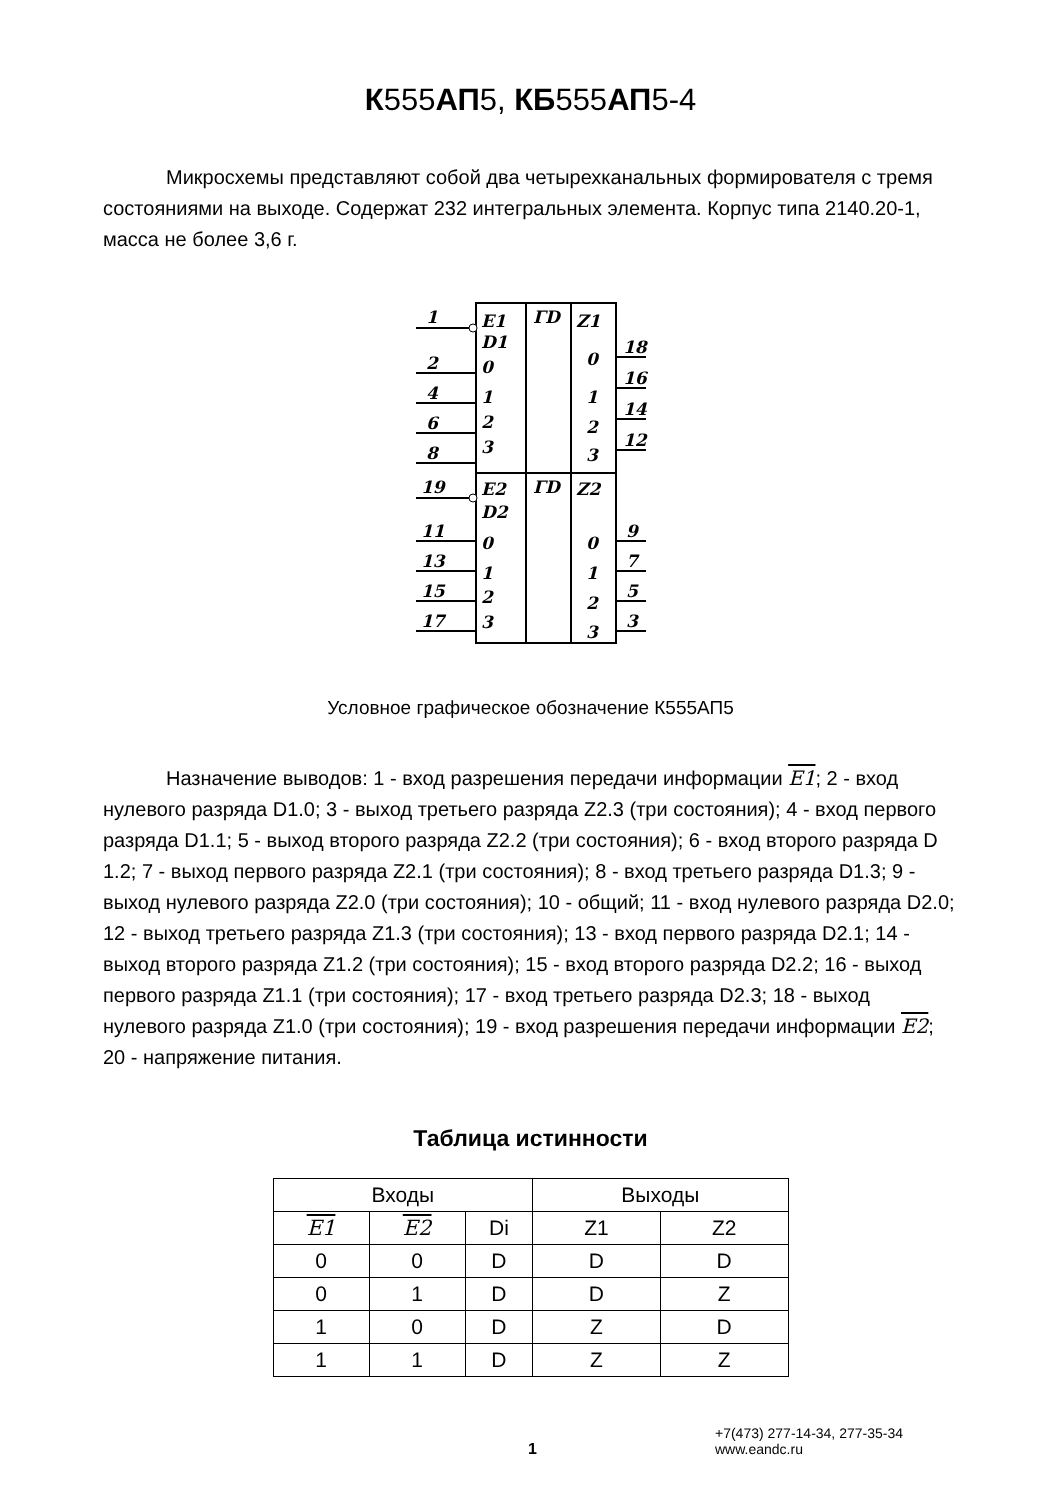К555АП5, КБ555АП5-4
Микросхемы представляют собой два четырехканальных формирователя с тремя состояниями на выходе. Содержат 232 интегральных элемента. Корпус типа 2140.20-1, масса не более 3,6 г.
1
2
4
6
8
19
11
13
15
17
E1
D1
0
1
2
3
E2
D2
0
1
2
3
ΓD
ΓD
Z1
0
1
2
3
Z2
0
1
2
3
18
16
14
12
9
7
5
3
Условное графическое обозначение К555АП5
Назначение выводов: 1 - вход разрешения передачи информации E1; 2 - вход нулевого разряда D1.0; 3 - выход третьего разряда Z2.3 (три состояния); 4 - вход первого разряда D1.1; 5 - выход второго разряда Z2.2 (три состояния); 6 - вход второго разряда D 1.2; 7 - выход первого разряда Z2.1 (три состояния); 8 - вход третьего разряда D1.3; 9 - выход нулевого разряда Z2.0 (три состояния); 10 - общий; 11 - вход нулевого разряда D2.0; 12 - выход третьего разряда Z1.3 (три состояния); 13 - вход первого разряда D2.1; 14 - выход второго разряда Z1.2 (три состояния); 15 - вход второго разряда D2.2; 16 - выход первого разряда Z1.1 (три состояния); 17 - вход третьего разряда D2.3; 18 - выход нулевого разряда Z1.0 (три состояния); 19 - вход разрешения передачи информации E2; 20 - напряжение питания.
Таблица истинности
| Входы | | | Выходы | |
| --- | --- | --- | --- | --- |
| E1 | E2 | Di | Z1 | Z2 |
| 0 | 0 | D | D | D |
| 0 | 1 | D | D | Z |
| 1 | 0 | D | Z | D |
| 1 | 1 | D | Z | Z |
1
+7(473) 277-14-34, 277-35-34
www.eandc.ru